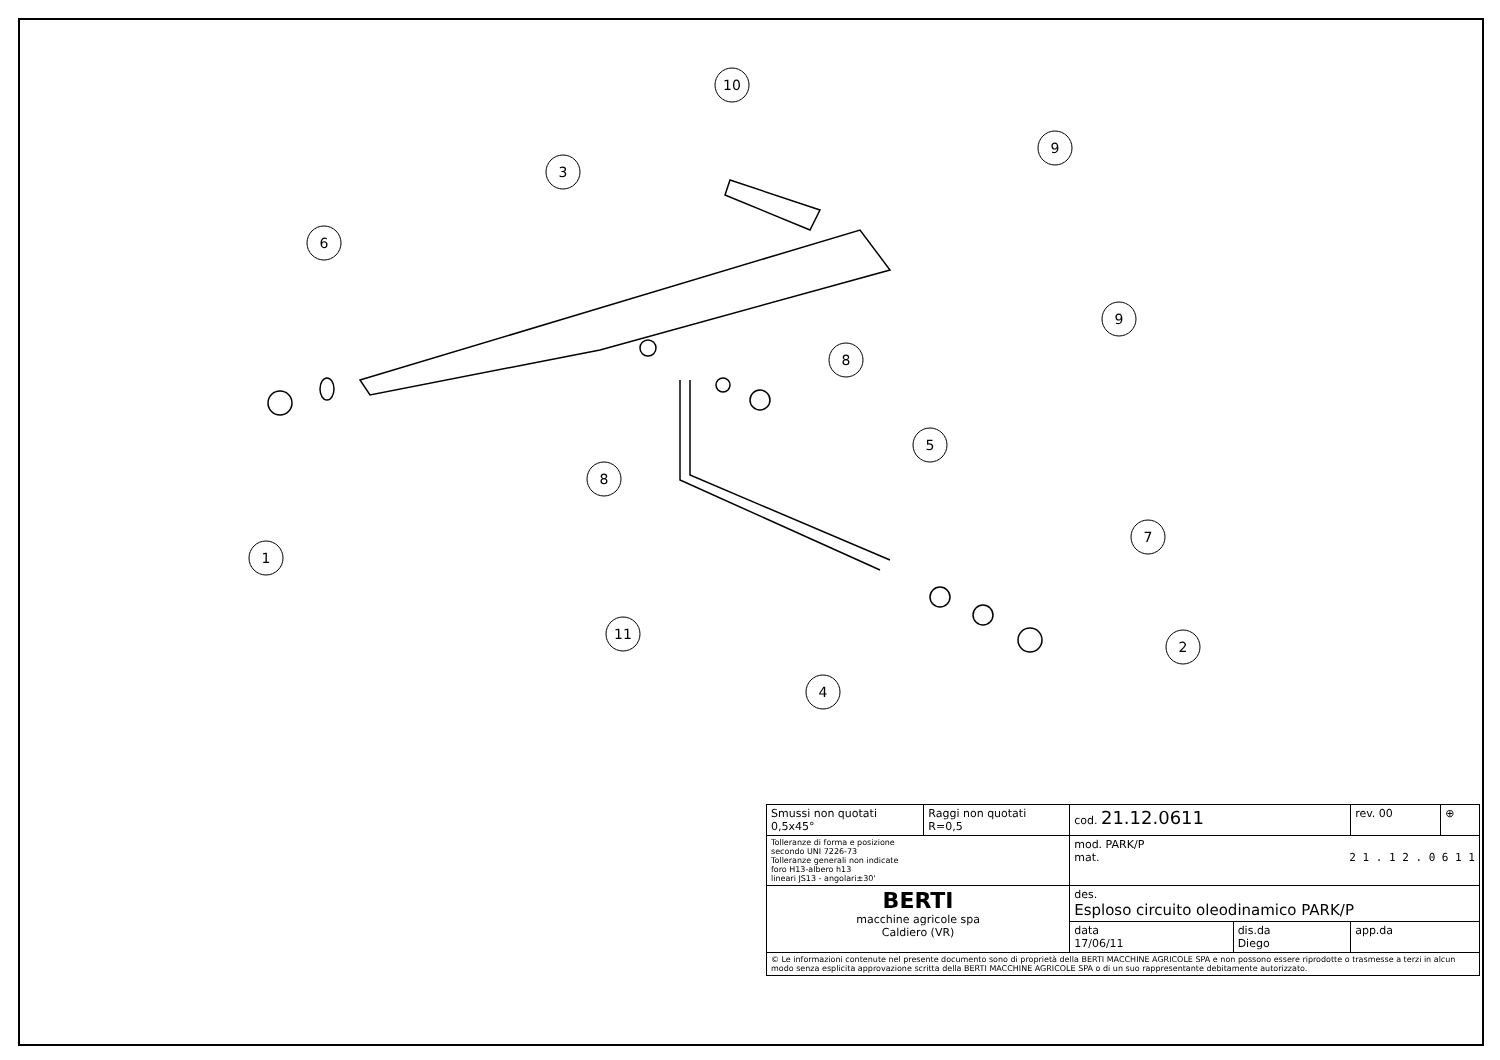10
3
6
9
9
8
5
8
1
7
11
2
4
| Smussi non quotati 0,5x45° | Raggi non quotati R=0,5 | cod. 21.12.0611 | | rev. 00 | ⊕ |
| Tolleranze di forma e posizione secondo UNI 7226-73 Tolleranze generali non indicate foro H13-albero h13 lineari JS13 - angolari±30' | | mod. PARK/P mat. 2 1 . 1 2 . 0 6 1 1 | | | |
| BERTI macchine agricole spa Caldiero (VR) | | des. Esploso circuito oleodinamico PARK/P | | | |
| | | data 17/06/11 | dis.da Diego | app.da | |
| © Le informazioni contenute nel presente documento sono di proprietà della BERTI MACCHINE AGRICOLE SPA e non possono essere riprodotte o trasmesse a terzi in alcun modo senza esplicita approvazione scritta della BERTI MACCHINE AGRICOLE SPA o di un suo rappresentante debitamente autorizzato. | | | | | |